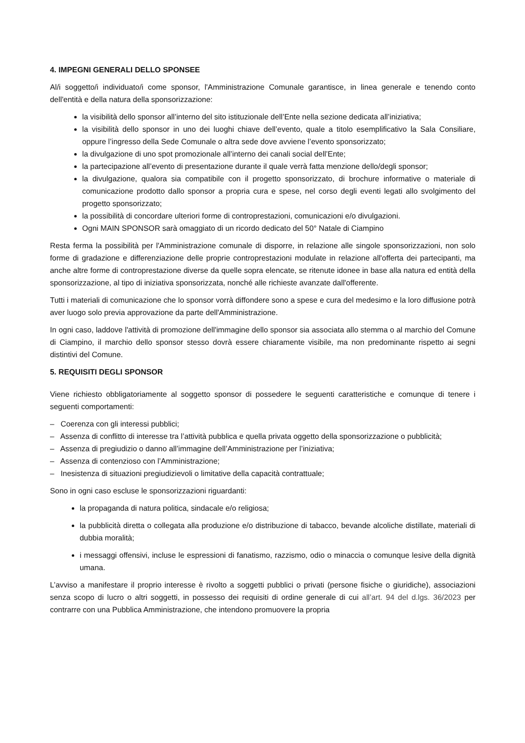4. IMPEGNI GENERALI DELLO SPONSEE
Al/i soggetto/i individuato/i come sponsor, l'Amministrazione Comunale garantisce, in linea generale e tenendo conto dell'entità e della natura della sponsorizzazione:
la visibilità dello sponsor all’interno del sito istituzionale dell’Ente nella sezione dedicata all’iniziativa;
la visibilità dello sponsor in uno dei luoghi chiave dell’evento, quale a titolo esemplificativo la Sala Consiliare, oppure l’ingresso della Sede Comunale o altra sede dove avviene l’evento sponsorizzato;
la divulgazione di uno spot promozionale all’interno dei canali social dell’Ente;
la partecipazione all’evento di presentazione durante il quale verrà fatta menzione dello/degli sponsor;
la divulgazione, qualora sia compatibile con il progetto sponsorizzato, di brochure informative o materiale di comunicazione prodotto dallo sponsor a propria cura e spese, nel corso degli eventi legati allo svolgimento del progetto sponsorizzato;
la possibilità di concordare ulteriori forme di controprestazioni, comunicazioni e/o divulgazioni.
Ogni MAIN SPONSOR sarà omaggiato di un ricordo dedicato del 50° Natale di Ciampino
Resta ferma la possibilità per l'Amministrazione comunale di disporre, in relazione alle singole sponsorizzazioni, non solo forme di gradazione e differenziazione delle proprie controprestazioni modulate in relazione all'offerta dei partecipanti, ma anche altre forme di controprestazione diverse da quelle sopra elencate, se ritenute idonee in base alla natura ed entità della sponsorizzazione, al tipo di iniziativa sponsorizzata, nonché alle richieste avanzate dall'offerente.
Tutti i materiali di comunicazione che lo sponsor vorrà diffondere sono a spese e cura del medesimo e la loro diffusione potrà aver luogo solo previa approvazione da parte dell'Amministrazione.
In ogni caso, laddove l'attività di promozione dell'immagine dello sponsor sia associata allo stemma o al marchio del Comune di Ciampino, il marchio dello sponsor stesso dovrà essere chiaramente visibile, ma non predominante rispetto ai segni distintivi del Comune.
5. REQUISITI DEGLI SPONSOR
Viene richiesto obbligatoriamente al soggetto sponsor di possedere le seguenti caratteristiche e comunque di tenere i seguenti comportamenti:
– Coerenza con gli interessi pubblici;
– Assenza di conflitto di interesse tra l’attività pubblica e quella privata oggetto della sponsorizzazione o pubblicità;
– Assenza di pregiudizio o danno all’immagine dell’Amministrazione per l’iniziativa;
– Assenza di contenzioso con l’Amministrazione;
– Inesistenza di situazioni pregiudizievoli o limitative della capacità contrattuale;
Sono in ogni caso escluse le sponsorizzazioni riguardanti:
la propaganda di natura politica, sindacale e/o religiosa;
la pubblicità diretta o collegata alla produzione e/o distribuzione di tabacco, bevande alcoliche distillate, materiali di dubbia moralità;
i messaggi offensivi, incluse le espressioni di fanatismo, razzismo, odio o minaccia o comunque lesive della dignità umana.
L’avviso a manifestare il proprio interesse è rivolto a soggetti pubblici o privati (persone fisiche o giuridiche), associazioni senza scopo di lucro o altri soggetti, in possesso dei requisiti di ordine generale di cui all’art. 94 del d.lgs. 36/2023 per contrarre con una Pubblica Amministrazione, che intendono promuovere la propria